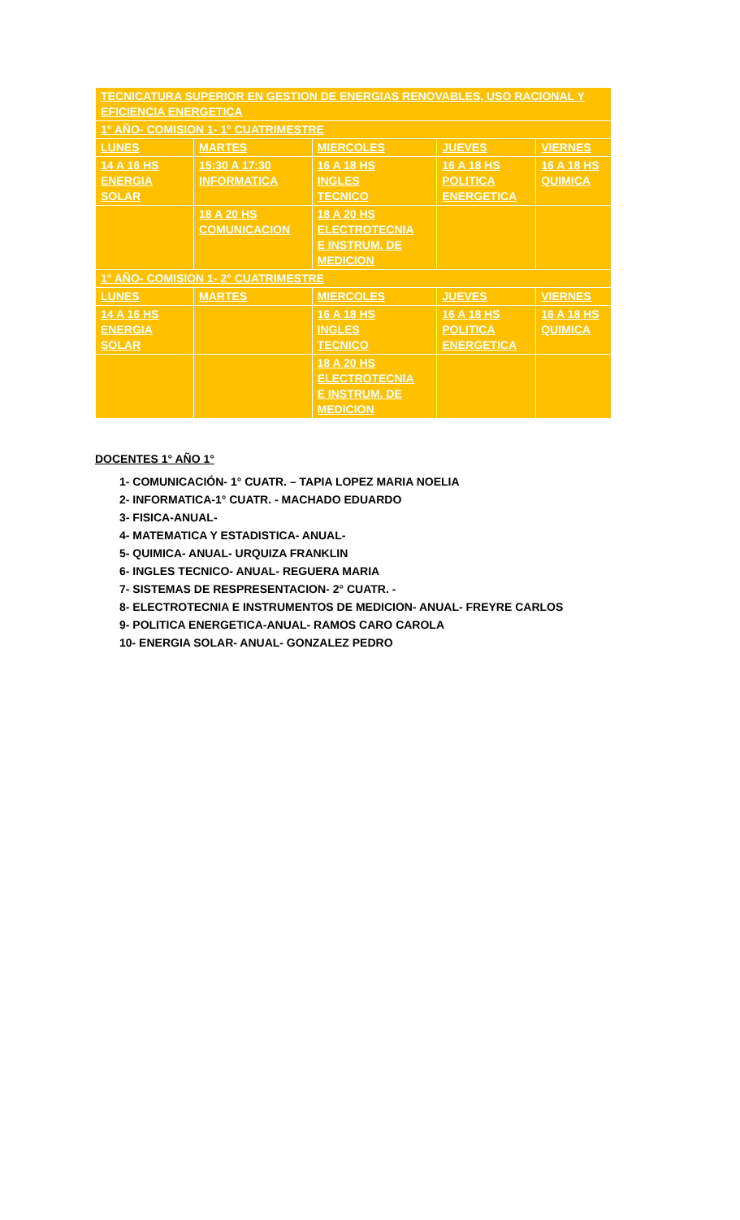| TECNICATURA SUPERIOR EN GESTION DE ENERGIAS RENOVABLES, USO RACIONAL Y EFICIENCIA ENERGETICA | | | | |
| 1° AÑO- COMISION 1- 1° CUATRIMESTRE | | | | |
| LUNES | MARTES | MIERCOLES | JUEVES | VIERNES |
| 14 A 16 HS ENERGIA SOLAR | 15:30 A 17:30 INFORMATICA | 16 A 18 HS INGLES TECNICO | 16 A 18 HS POLITICA ENERGETICA | 16 A 18 HS QUIMICA |
| | 18 A 20 HS COMUNICACION | 18 A 20 HS ELECTROTECNIA E INSTRUM. DE MEDICION | | |
| 1° AÑO- COMISION 1- 2° CUATRIMESTRE | | | | |
| LUNES | MARTES | MIERCOLES | JUEVES | VIERNES |
| 14 A 16 HS ENERGIA SOLAR | | 16 A 18 HS INGLES TECNICO | 16 A 18 HS POLITICA ENERGETICA | 16 A 18 HS QUIMICA |
| | | 18 A 20 HS ELECTROTECNIA E INSTRUM. DE MEDICION | | |
DOCENTES 1° AÑO 1°
1- COMUNICACIÓN- 1° CUATR. – TAPIA LOPEZ MARIA NOELIA
2- INFORMATICA-1° CUATR. - MACHADO EDUARDO
3- FISICA-ANUAL-
4- MATEMATICA Y ESTADISTICA- ANUAL-
5- QUIMICA- ANUAL- URQUIZA FRANKLIN
6- INGLES TECNICO- ANUAL- REGUERA MARIA
7- SISTEMAS DE RESPRESENTACION- 2° CUATR. -
8- ELECTROTECNIA E INSTRUMENTOS DE MEDICION- ANUAL- FREYRE CARLOS
9- POLITICA ENERGETICA-ANUAL- RAMOS CARO CAROLA
10- ENERGIA SOLAR- ANUAL- GONZALEZ PEDRO